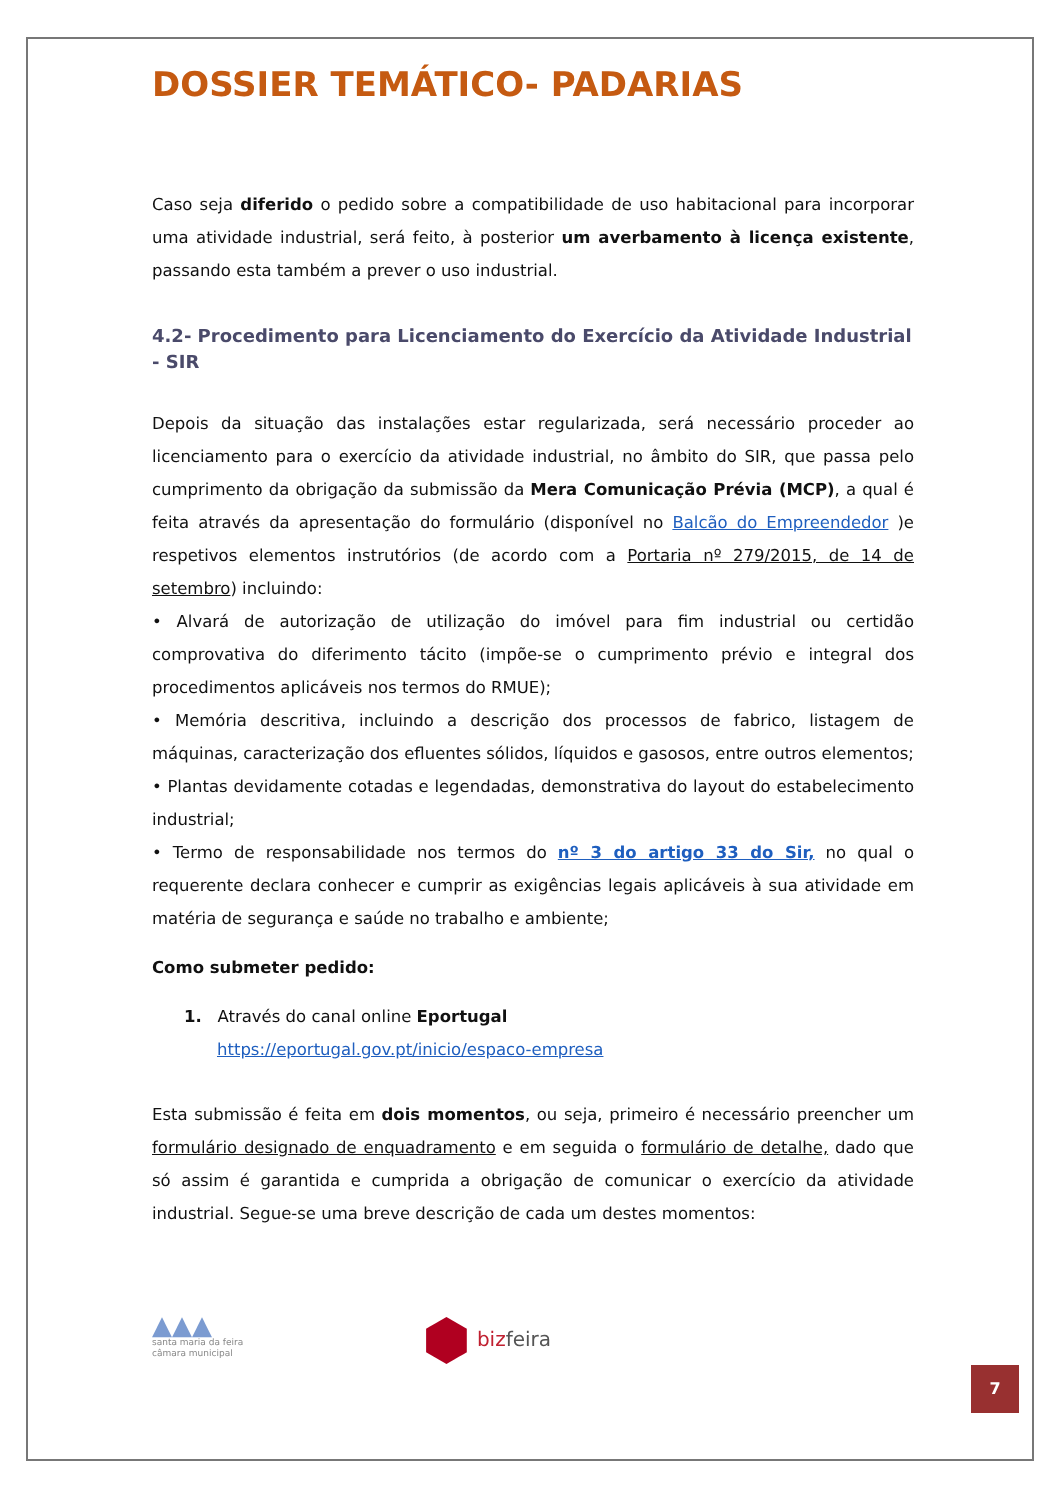DOSSIER TEMÁTICO- PADARIAS
Caso seja diferido o pedido sobre a compatibilidade de uso habitacional para incorporar uma atividade industrial, será feito, à posterior um averbamento à licença existente, passando esta também a prever o uso industrial.
4.2- Procedimento para Licenciamento do Exercício da Atividade Industrial - SIR
Depois da situação das instalações estar regularizada, será necessário proceder ao licenciamento para o exercício da atividade industrial, no âmbito do SIR, que passa pelo cumprimento da obrigação da submissão da Mera Comunicação Prévia (MCP), a qual é feita através da apresentação do formulário (disponível no Balcão do Empreendedor )e respetivos elementos instrutórios (de acordo com a Portaria nº 279/2015, de 14 de setembro) incluindo:
• Alvará de autorização de utilização do imóvel para fim industrial ou certidão comprovativa do diferimento tácito (impõe-se o cumprimento prévio e integral dos procedimentos aplicáveis nos termos do RMUE);
• Memória descritiva, incluindo a descrição dos processos de fabrico, listagem de máquinas, caracterização dos efluentes sólidos, líquidos e gasosos, entre outros elementos;
• Plantas devidamente cotadas e legendadas, demonstrativa do layout do estabelecimento industrial;
• Termo de responsabilidade nos termos do nº 3 do artigo 33 do Sir, no qual o requerente declara conhecer e cumprir as exigências legais aplicáveis à sua atividade em matéria de segurança e saúde no trabalho e ambiente;
Como submeter pedido:
1. Através do canal online Eportugal
https://eportugal.gov.pt/inicio/espaco-empresa
Esta submissão é feita em dois momentos, ou seja, primeiro é necessário preencher um formulário designado de enquadramento e em seguida o formulário de detalhe, dado que só assim é garantida e cumprida a obrigação de comunicar o exercício da atividade industrial. Segue-se uma breve descrição de cada um destes momentos:
▲▲▲
santa maria da feira
câmara municipal
⬢ bizfeira
7